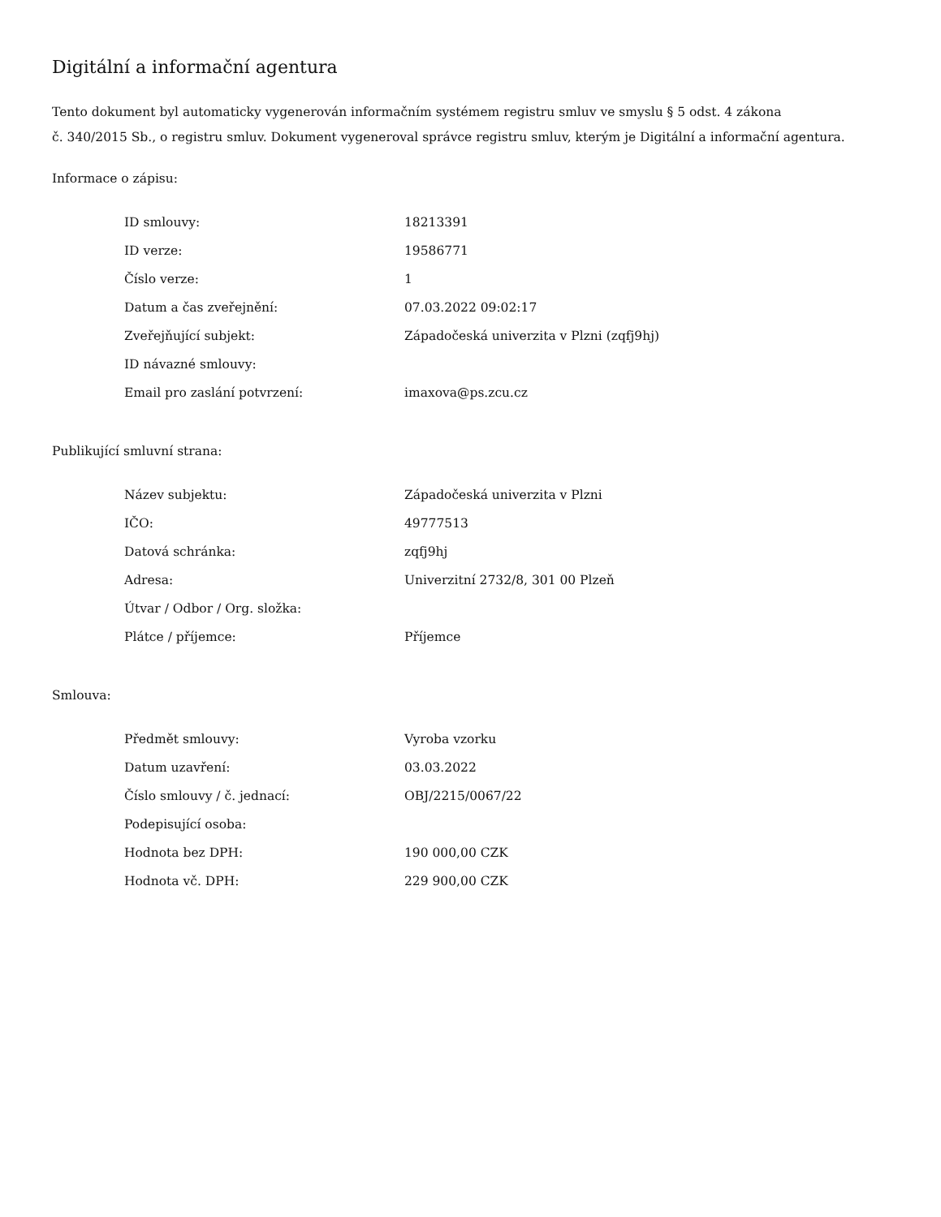Digitální a informační agentura
Tento dokument byl automaticky vygenerován informačním systémem registru smluv ve smyslu § 5 odst. 4 zákona
č. 340/2015 Sb., o registru smluv. Dokument vygeneroval správce registru smluv, kterým je Digitální a informační agentura.
Informace o zápisu:
| ID smlouvy: | 18213391 |
| ID verze: | 19586771 |
| Číslo verze: | 1 |
| Datum a čas zveřejnění: | 07.03.2022 09:02:17 |
| Zveřejňující subjekt: | Západočeská univerzita v Plzni (zqfj9hj) |
| ID návazné smlouvy: | |
| Email pro zaslání potvrzení: | imaxova@ps.zcu.cz |
Publikující smluvní strana:
| Název subjektu: | Západočeská univerzita v Plzni |
| IČO: | 49777513 |
| Datová schránka: | zqfj9hj |
| Adresa: | Univerzitní 2732/8, 301 00 Plzeň |
| Útvar / Odbor / Org. složka: | |
| Plátce / příjemce: | Příjemce |
Smlouva:
| Předmět smlouvy: | Vyroba vzorku |
| Datum uzavření: | 03.03.2022 |
| Číslo smlouvy / č. jednací: | OBJ/2215/0067/22 |
| Podepisující osoba: | |
| Hodnota bez DPH: | 190 000,00 CZK |
| Hodnota vč. DPH: | 229 900,00 CZK |